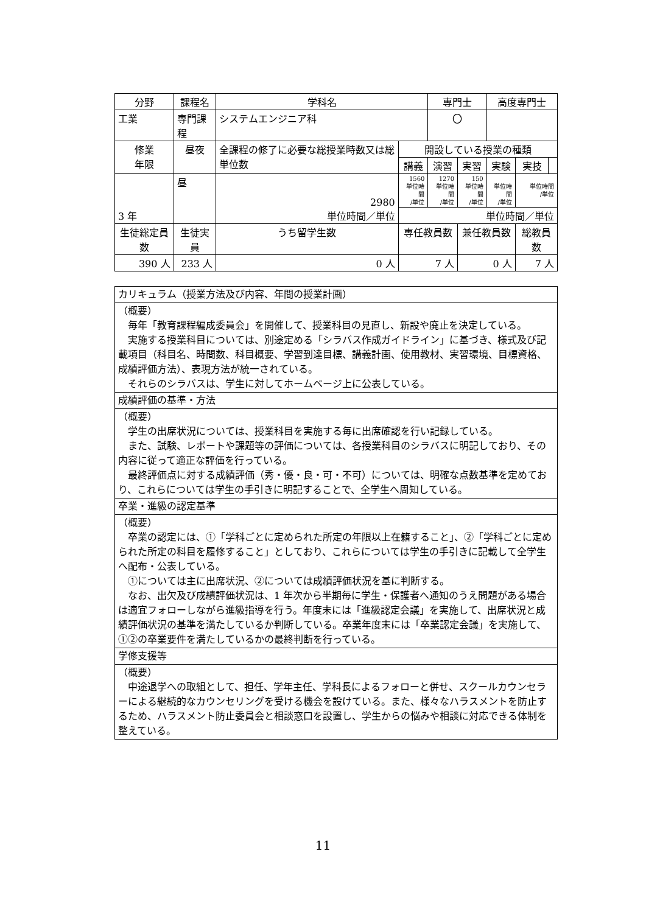| 分野 | 課程名 | 学科名 | | 専門士 | | 高度専門士 | | |
| --- | --- | --- | --- | --- | --- | --- | --- | --- |
| 工業 | 専門課程 | システムエンジニア科 | | 〇 | | | | |
| 修業 年限 | 昼夜 | 全課程の修了に必要な総授業時数又は総単位数 | 開設している授業の種類 | | | | | |
| | | | 講義 | 演習 | 実習 | 実験 | 実技 | |
| 3 年 | 昼 | 2980 単位時間／単位 | 1560 単位時間 /単位 | 1270 単位時間 /単位 | 150 単位時間 /単位 | 単位時間 /単位 | 単位時間 /単位 | |
| | | | 単位時間／単位 | | | | | |
| 生徒総定員数 | 生徒実員 | うち留学生数 | 専任教員数 | | 兼任教員数 | | 総教員数 | |
| 390 人 | 233 人 | 0 人 | 7 人 | | 0 人 | | 7 人 | |
| カリキュラム（授業方法及び内容、年間の授業計画） |
| （概要） 毎年「教育課程編成委員会」を開催して、授業科目の見直し、新設や廃止を決定している。 実施する授業科目については、別途定める「シラバス作成ガイドライン」に基づき、様式及び記載項目（科目名、時間数、科目概要、学習到達目標、講義計画、使用教材、実習環境、目標資格、成績評価方法）、表現方法が統一されている。 それらのシラバスは、学生に対してホームページ上に公表している。 |
| 成績評価の基準・方法 |
| （概要） 学生の出席状況については、授業科目を実施する毎に出席確認を行い記録している。 また、試験、レポートや課題等の評価については、各授業科目のシラバスに明記しており、その内容に従って適正な評価を行っている。 最終評価点に対する成績評価（秀・優・良・可・不可）については、明確な点数基準を定めており、これらについては学生の手引きに明記することで、全学生へ周知している。 |
| 卒業・進級の認定基準 |
| （概要） 卒業の認定には、①「学科ごとに定められた所定の年限以上在籍すること」、②「学科ごとに定められた所定の科目を履修すること」としており、これらについては学生の手引きに記載して全学生へ配布・公表している。 ①については主に出席状況、②については成績評価状況を基に判断する。 なお、出欠及び成績評価状況は、1 年次から半期毎に学生・保護者へ通知のうえ問題がある場合は適宜フォローしながら進級指導を行う。年度末には「進級認定会議」を実施して、出席状況と成績評価状況の基準を満たしているか判断している。卒業年度末には「卒業認定会議」を実施して、①②の卒業要件を満たしているかの最終判断を行っている。 |
| 学修支援等 |
| （概要） 中途退学への取組として、担任、学年主任、学科長によるフォローと併せ、スクールカウンセラーによる継続的なカウンセリングを受ける機会を設けている。また、様々なハラスメントを防止するため、ハラスメント防止委員会と相談窓口を設置し、学生からの悩みや相談に対応できる体制を整えている。 |
11